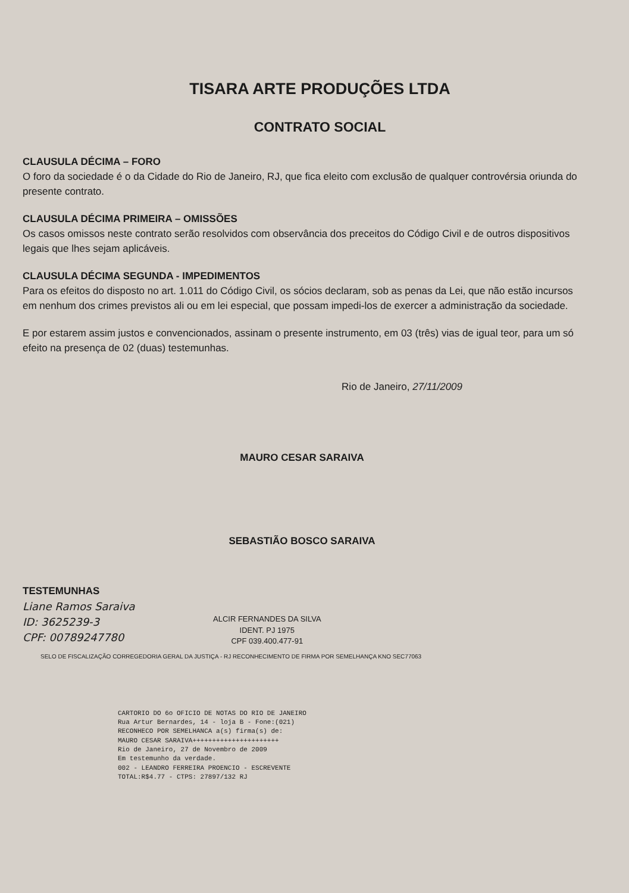TISARA ARTE PRODUÇÕES LTDA
CONTRATO SOCIAL
CLAUSULA DÉCIMA – FORO
O foro da sociedade é o da Cidade do Rio de Janeiro, RJ, que fica eleito com exclusão de qualquer controvérsia oriunda do presente contrato.
CLAUSULA DÉCIMA PRIMEIRA – OMISSÕES
Os casos omissos neste contrato serão resolvidos com observância dos preceitos do Código Civil e de outros dispositivos legais que lhes sejam aplicáveis.
CLAUSULA DÉCIMA SEGUNDA - IMPEDIMENTOS
Para os efeitos do disposto no art. 1.011 do Código Civil, os sócios declaram, sob as penas da Lei, que não estão incursos em nenhum dos crimes previstos ali ou em lei especial, que possam impedi-los de exercer a administração da sociedade.
E por estarem assim justos e convencionados, assinam o presente instrumento, em 03 (três) vias de igual teor, para um só efeito na presença de 02 (duas) testemunhas.
Rio de Janeiro, 27/11/2009
MAURO CESAR SARAIVA
SEBASTIÃO BOSCO SARAIVA
TESTEMUNHAS
Liane Ramos Saraiva
ID: 3625239-3
CPF: 00789247780
ALCIR FERNANDES DA SILVA
IDENT. PJ 1975
CPF 039.400.477-91
SELO DE FISCALIZAÇÃO CORREGEDORIA GERAL DA JUSTIÇA - RJ RECONHECIMENTO DE FIRMA POR SEMELHANÇA KNO SEC77063
CARTORIO DO 6o OFICIO DE NOTAS DO RIO DE JANEIRO
Rua Artur Bernardes, 14 - loja B - Fone:(021)
RECONHECO POR SEMELHANCA a(s) firma(s) de:
MAURO CESAR SARAIVA++++++++++++++++++++++
Rio de Janeiro, 27 de Novembro de 2009
Em testemunho da verdade.
002 - LEANDRO FERREIRA PROENCIO - ESCREVENTE
TOTAL:R$4.77 - CTPS: 27897/132 RJ